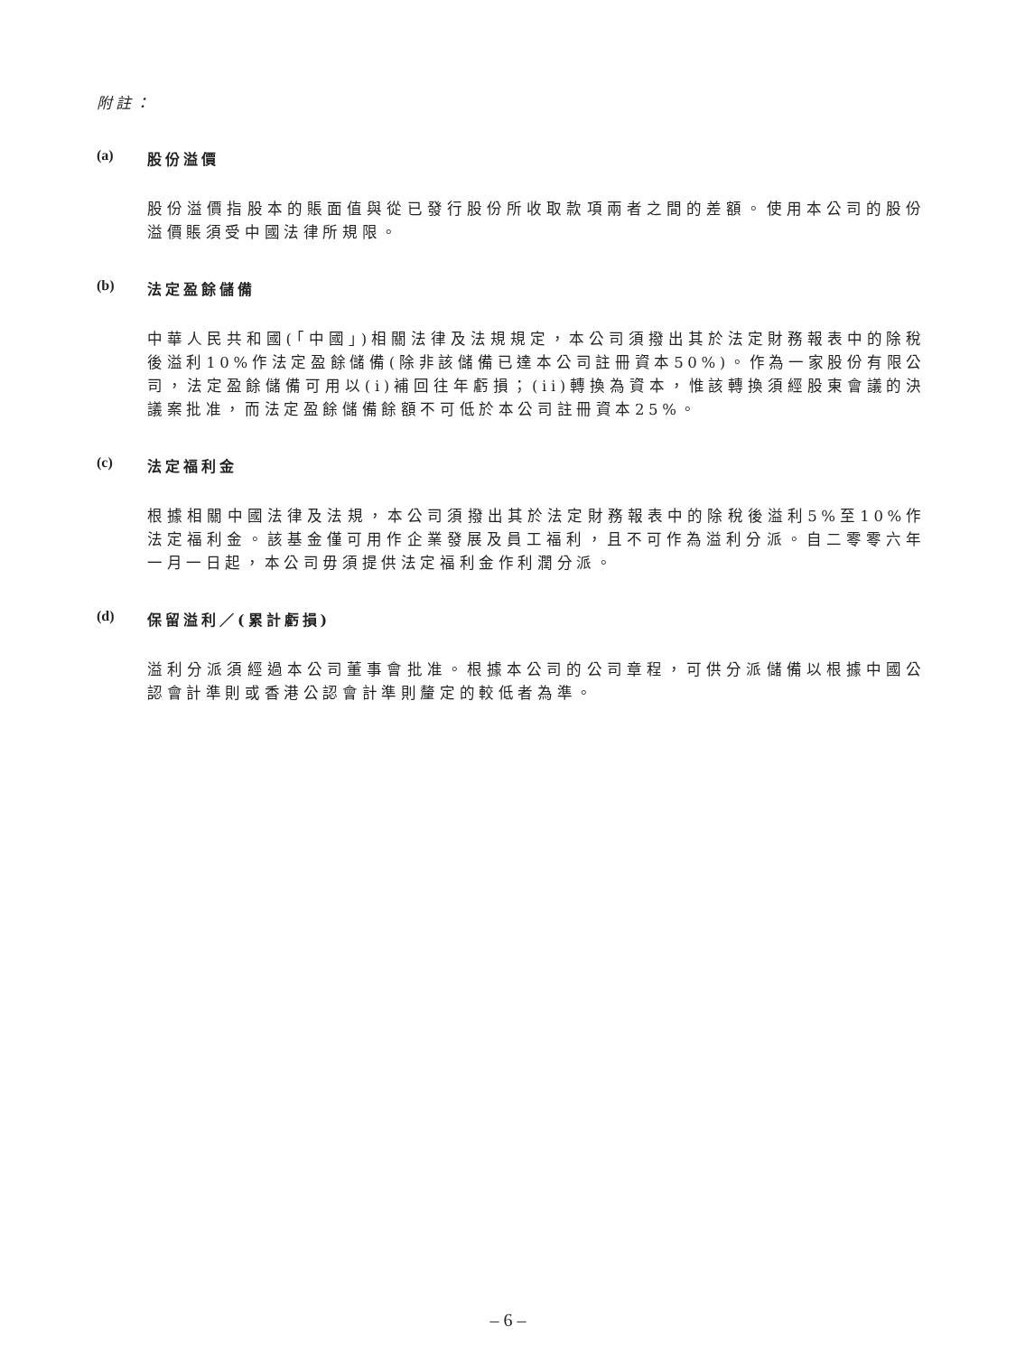附註：
(a) 股份溢價
股份溢價指股本的賬面值與從已發行股份所收取款項兩者之間的差額。使用本公司的股份溢價賬須受中國法律所規限。
(b) 法定盈餘儲備
中華人民共和國(「中國」)相關法律及法規規定，本公司須撥出其於法定財務報表中的除稅後溢利10%作法定盈餘儲備(除非該儲備已達本公司註冊資本50%)。作為一家股份有限公司，法定盈餘儲備可用以(i)補回往年虧損；(ii)轉換為資本，惟該轉換須經股東會議的決議案批准，而法定盈餘儲備餘額不可低於本公司註冊資本25%。
(c) 法定福利金
根據相關中國法律及法規，本公司須撥出其於法定財務報表中的除稅後溢利5%至10%作法定福利金。該基金僅可用作企業發展及員工福利，且不可作為溢利分派。自二零零六年一月一日起，本公司毋須提供法定福利金作利潤分派。
(d) 保留溢利／(累計虧損)
溢利分派須經過本公司董事會批准。根據本公司的公司章程，可供分派儲備以根據中國公認會計準則或香港公認會計準則釐定的較低者為準。
– 6 –